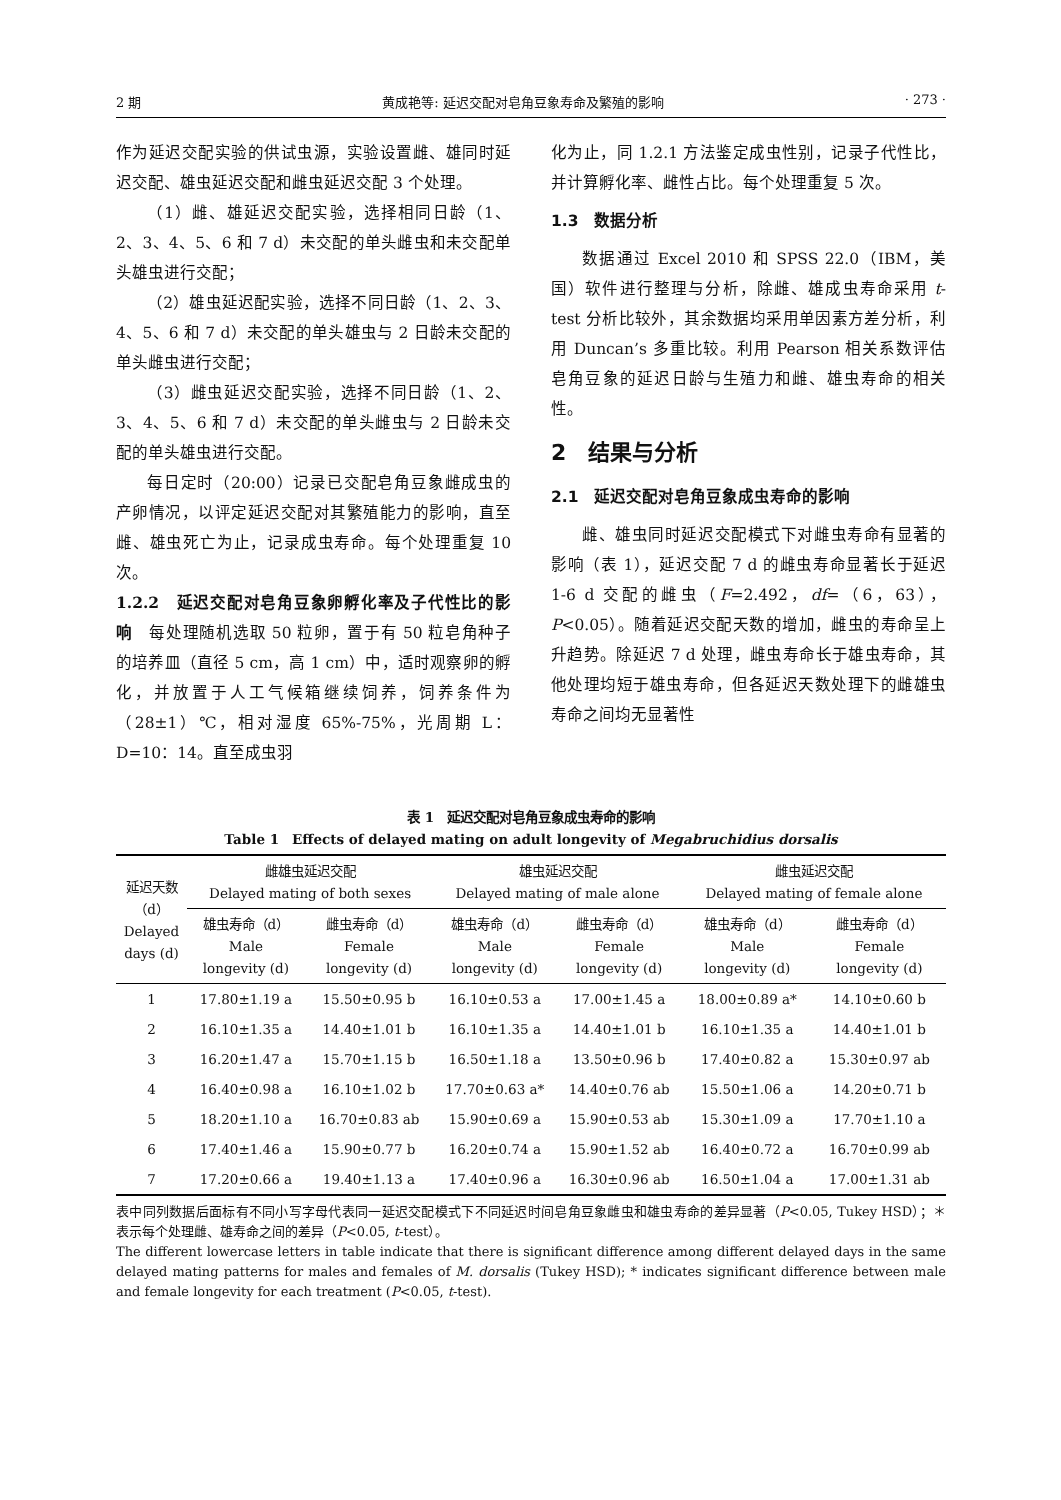2 期 黄成艳等: 延迟交配对皂角豆象寿命及繁殖的影响 · 273 ·
作为延迟交配实验的供试虫源，实验设置雌、雄同时延迟交配、雄虫延迟交配和雌虫延迟交配 3 个处理。
（1）雌、雄延迟交配实验，选择相同日龄（1、2、3、4、5、6 和 7 d）未交配的单头雌虫和未交配单头雄虫进行交配；
（2）雄虫延迟配实验，选择不同日龄（1、2、3、4、5、6 和 7 d）未交配的单头雄虫与 2 日龄未交配的单头雌虫进行交配；
（3）雌虫延迟交配实验，选择不同日龄（1、2、3、4、5、6 和 7 d）未交配的单头雌虫与 2 日龄未交配的单头雄虫进行交配。
每日定时（20:00）记录已交配皂角豆象雌成虫的产卵情况，以评定延迟交配对其繁殖能力的影响，直至雌、雄虫死亡为止，记录成虫寿命。每个处理重复 10 次。
1.2.2　延迟交配对皂角豆象卵孵化率及子代性比的影响　每处理随机选取 50 粒卵，置于有 50 粒皂角种子的培养皿（直径 5 cm，高 1 cm）中，适时观察卵的孵化，并放置于人工气候箱继续饲养，饲养条件为（28±1）℃，相对湿度 65%-75%，光周期 L：D=10：14。直至成虫羽
化为止，同 1.2.1 方法鉴定成虫性别，记录子代性比，并计算孵化率、雌性占比。每个处理重复 5 次。
1.3　数据分析
数据通过 Excel 2010 和 SPSS 22.0（IBM，美国）软件进行整理与分析，除雌、雄成虫寿命采用 t-test 分析比较外，其余数据均采用单因素方差分析，利用 Duncan’s 多重比较。利用 Pearson 相关系数评估皂角豆象的延迟日龄与生殖力和雌、雄虫寿命的相关性。
2　结果与分析
2.1　延迟交配对皂角豆象成虫寿命的影响
雌、雄虫同时延迟交配模式下对雌虫寿命有显著的影响（表 1），延迟交配 7 d 的雌虫寿命显著长于延迟 1-6 d 交配的雌虫（F=2.492，df=（6，63），P<0.05）。随着延迟交配天数的增加，雌虫的寿命呈上升趋势。除延迟 7 d 处理，雌虫寿命长于雄虫寿命，其他处理均短于雄虫寿命，但各延迟天数处理下的雌雄虫寿命之间均无显著性
表 1　延迟交配对皂角豆象成虫寿命的影响
Table 1　Effects of delayed mating on adult longevity of Megabruchidius dorsalis
| 延迟天数 （d） Delayed days (d) | 雌雄虫延迟交配 Delayed mating of both sexes | | 雄虫延迟交配 Delayed mating of male alone | | 雌虫延迟交配 Delayed mating of female alone | |
| --- | --- | --- | --- | --- | --- | --- |
| | 雄虫寿命（d） Male longevity (d) | 雌虫寿命（d） Female longevity (d) | 雄虫寿命（d） Male longevity (d) | 雌虫寿命（d） Female longevity (d) | 雄虫寿命（d） Male longevity (d) | 雌虫寿命（d） Female longevity (d) |
| 1 | 17.80±1.19 a | 15.50±0.95 b | 16.10±0.53 a | 17.00±1.45 a | 18.00±0.89 a* | 14.10±0.60 b |
| 2 | 16.10±1.35 a | 14.40±1.01 b | 16.10±1.35 a | 14.40±1.01 b | 16.10±1.35 a | 14.40±1.01 b |
| 3 | 16.20±1.47 a | 15.70±1.15 b | 16.50±1.18 a | 13.50±0.96 b | 17.40±0.82 a | 15.30±0.97 ab |
| 4 | 16.40±0.98 a | 16.10±1.02 b | 17.70±0.63 a* | 14.40±0.76 ab | 15.50±1.06 a | 14.20±0.71 b |
| 5 | 18.20±1.10 a | 16.70±0.83 ab | 15.90±0.69 a | 15.90±0.53 ab | 15.30±1.09 a | 17.70±1.10 a |
| 6 | 17.40±1.46 a | 15.90±0.77 b | 16.20±0.74 a | 15.90±1.52 ab | 16.40±0.72 a | 16.70±0.99 ab |
| 7 | 17.20±0.66 a | 19.40±1.13 a | 17.40±0.96 a | 16.30±0.96 ab | 16.50±1.04 a | 17.00±1.31 ab |
表中同列数据后面标有不同小写字母代表同一延迟交配模式下不同延迟时间皂角豆象雌虫和雄虫寿命的差异显著（P<0.05, Tukey HSD）；＊ 表示每个处理雌、雄寿命之间的差异（P<0.05, t-test）。
The different lowercase letters in table indicate that there is significant difference among different delayed days in the same delayed mating patterns for males and females of M. dorsalis (Tukey HSD); * indicates significant difference between male and female longevity for each treatment (P<0.05, t-test).